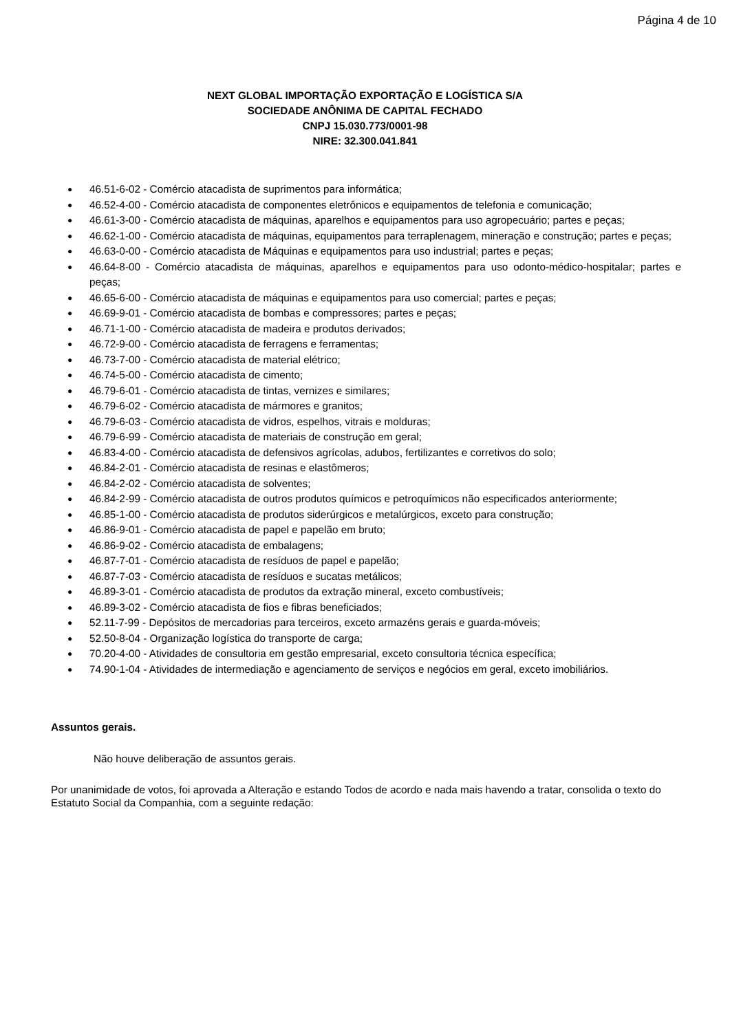Página 4 de 10
NEXT GLOBAL IMPORTAÇÃO EXPORTAÇÃO E LOGÍSTICA S/A
SOCIEDADE ANÔNIMA DE CAPITAL FECHADO
CNPJ 15.030.773/0001-98
NIRE: 32.300.041.841
● 46.51-6-02 - Comércio atacadista de suprimentos para informática;
● 46.52-4-00 - Comércio atacadista de componentes eletrônicos e equipamentos de telefonia e comunicação;
● 46.61-3-00 - Comércio atacadista de máquinas, aparelhos e equipamentos para uso agropecuário; partes e peças;
● 46.62-1-00 - Comércio atacadista de máquinas, equipamentos para terraplenagem, mineração e construção; partes e peças;
● 46.63-0-00 - Comércio atacadista de Máquinas e equipamentos para uso industrial; partes e peças;
● 46.64-8-00 - Comércio atacadista de máquinas, aparelhos e equipamentos para uso odonto-médico-hospitalar; partes e peças;
● 46.65-6-00 - Comércio atacadista de máquinas e equipamentos para uso comercial; partes e peças;
● 46.69-9-01 - Comércio atacadista de bombas e compressores; partes e peças;
● 46.71-1-00 - Comércio atacadista de madeira e produtos derivados;
● 46.72-9-00 - Comércio atacadista de ferragens e ferramentas;
● 46.73-7-00 - Comércio atacadista de material elétrico;
● 46.74-5-00 - Comércio atacadista de cimento;
● 46.79-6-01 - Comércio atacadista de tintas, vernizes e similares;
● 46.79-6-02 - Comércio atacadista de mármores e granitos;
● 46.79-6-03 - Comércio atacadista de vidros, espelhos, vitrais e molduras;
● 46.79-6-99 - Comércio atacadista de materiais de construção em geral;
● 46.83-4-00 - Comércio atacadista de defensivos agrícolas, adubos, fertilizantes e corretivos do solo;
● 46.84-2-01 - Comércio atacadista de resinas e elastômeros;
● 46.84-2-02 - Comércio atacadista de solventes;
● 46.84-2-99 - Comércio atacadista de outros produtos químicos e petroquímicos não especificados anteriormente;
● 46.85-1-00 - Comércio atacadista de produtos siderúrgicos e metalúrgicos, exceto para construção;
● 46.86-9-01 - Comércio atacadista de papel e papelão em bruto;
● 46.86-9-02 - Comércio atacadista de embalagens;
● 46.87-7-01 - Comércio atacadista de resíduos de papel e papelão;
● 46.87-7-03 - Comércio atacadista de resíduos e sucatas metálicos;
● 46.89-3-01 - Comércio atacadista de produtos da extração mineral, exceto combustíveis;
● 46.89-3-02 - Comércio atacadista de fios e fibras beneficiados;
● 52.11-7-99 - Depósitos de mercadorias para terceiros, exceto armazéns gerais e guarda-móveis;
● 52.50-8-04 - Organização logística do transporte de carga;
● 70.20-4-00 - Atividades de consultoria em gestão empresarial, exceto consultoria técnica específica;
● 74.90-1-04 - Atividades de intermediação e agenciamento de serviços e negócios em geral, exceto imobiliários.
Assuntos gerais.
Não houve deliberação de assuntos gerais.
Por unanimidade de votos, foi aprovada a Alteração e estando Todos de acordo e nada mais havendo a tratar, consolida o texto do Estatuto Social da Companhia, com a seguinte redação: